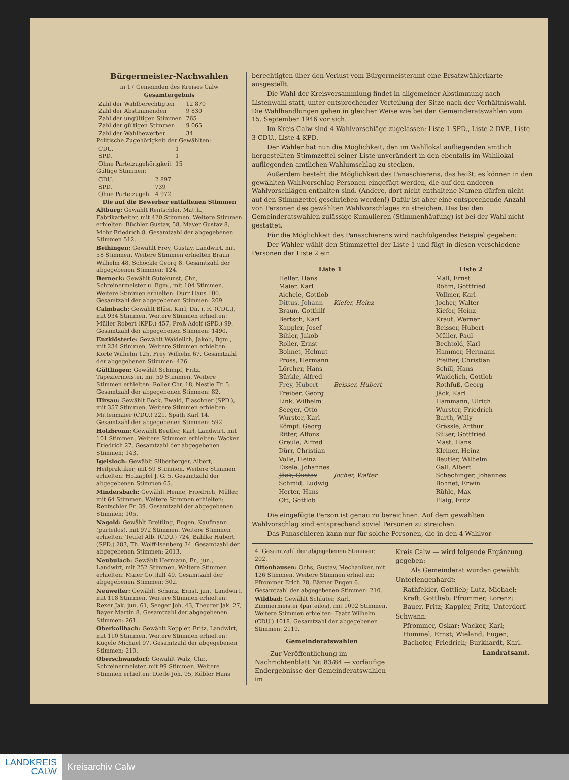Bürgermeister-Nachwahlen
in 17 Gemeinden des Kreises Calw
Gesamtergebnis
| Zahl der Wahlberechtigten | 12 870 |
| Zahl der Abstimmenden | 9 830 |
| Zahl der ungültigen Stimmen | 765 |
| Zahl der gültigen Stimmen | 9 065 |
| Zahl der Wahlbewerber | 34 |
Politische Zugehörigkeit der Gewählten:
| CDU. | 1 |
| SPD. | 1 |
| Ohne Parteizugehörigkeit | 15 |
Gültige Stimmen:
| CDU. | 2 897 |
| SPD. | 739 |
| Ohne Parteizugeh. | 4 972 |
Die auf die Bewerber entfallenen Stimmen
Altburg: Gewählt Rentschler, Matth., Fabrikarbeiter, mit 420 Stimmen. Weitere Stimmen erhielten: Büchler Gustav, 58, Mayer Gustav 8, Mohr Friedrich 8. Gesamtzahl der abgegebenen Stimmen 512.
Beihingen: Gewählt Frey, Gustav, Landwirt, mit 58 Stimmen. Weitere Stimmen erhielten Braun Wilhelm 48, Schöckle Georg 8. Gesamtzahl der abgegebenen Stimmen: 124.
Berneck: Gewählt Gutekunst, Chr., Schreinermeister u. Bgm., mit 104 Stimmen. Weitere Stimmen erhielten: Dürr Hans 100. Gesamtzahl der abgegebenen Stimmen: 209.
Calmbach: Gewählt Bläsi, Karl, Dir. i. R. (CDU.), mit 934 Stimmen. Weitere Stimmen erhielten: Müller Robert (KPD.) 457, Proß Adolf (SPD.) 99. Gesamtzahl der abgegebenen Stimmen: 1490.
Enzklösterle: Gewählt Waidelich, Jakob, Bgm., mit 234 Stimmen. Weitere Stimmen erhielten: Korte Wilhelm 125, Frey Wilhelm 67. Gesamtzahl der abgegebenen Stimmen: 426.
Gültlingen: Gewählt Schimpf, Fritz, Tapeziermeister, mit 59 Stimmen. Weitere Stimmen erhielten: Roller Chr. 18, Nestle Fr. 5. Gesamtzahl der abgegebenen Stimmen: 82.
Hirsau: Gewählt Bock, Ewald, Flaschner (SPD.), mit 357 Stimmen. Weitere Stimmen erhielten: Mittenmaier (CDU.) 221, Späth Karl 14. Gesamtzahl der abgegebenen Stimmen: 592.
Holzbronn: Gewählt Beutler, Karl, Landwirt, mit 101 Stimmen. Weitere Stimmen erhielten: Wacker Friedrich 27. Gesamtzahl der abgegebenen Stimmen: 143.
Igelsloch: Gewählt Silberberger, Albert, Heilpraktiker, mit 59 Stimmen. Weitere Stimmen erhielten: Holzapfel J. G. 5. Gesamtzahl der abgegebenen Stimmen 65.
Mindersbach: Gewählt Henne, Friedrich, Müller, mit 64 Stimmen. Weitere Stimmen erhielten: Rentschler Fr. 39. Gesamtzahl der abgegebenen Stimmen: 105.
Nagold: Gewählt Breitling, Eugen, Kaufmann (parteilos), mit 972 Stimmen. Weitere Stimmen erhielten: Teufel Alb. (CDU.) 724, Bahlke Hubert (SPD.) 283, Th. Wolff-Isenberg 34. Gesamtzahl der abgegebenen Stimmen: 2013.
Neubulach: Gewählt Hermann, Fr., jun., Landwirt, mit 252 Stimmen. Weitere Stimmen erhielten: Maier Gotthilf 49. Gesamtzahl der abgegebenen Stimmen: 302.
Neuweiler: Gewählt Schanz, Ernst, jun., Landwirt, mit 118 Stimmen. Weitere Stimmen erhielten: Rexer Jak. jun. 61, Seeger Joh. 43, Theurer Jak. 27, Bayer Martin 8. Gesamtzahl der abgegebenen Stimmen: 261.
Oberkollbach: Gewählt Keppler, Fritz, Landwirt, mit 110 Stimmen. Weitere Stimmen erhielten: Kugele Michael 97. Gesamtzahl der abgegebenen Stimmen: 210.
Oberschwandorf: Gewählt Walz, Chr., Schreinermeister, mit 99 Stimmen. Weitere Stimmen erhielten: Dietle Joh. 95, Kübler Hans
berechtigten über den Verlust vom Bürgermeisteramt eine Ersatzwählerkarte ausgestellt.
Die Wahl der Kreisversammlung findet in allgemeiner Abstimmung nach Listenwahl statt, unter entsprechender Verteilung der Sitze nach der Verhältniswahl. Die Wahlhandlungen gehen in gleicher Weise wie bei den Gemeinderatswahlen vom 15. September 1946 vor sich.
Im Kreis Calw sind 4 Wahlvorschläge zugelassen: Liste 1 SPD., Liste 2 DVP., Liste 3 CDU., Liste 4 KPD.
Der Wähler hat nun die Möglichkeit, den im Wahllokal aufliegenden amtlich hergestellten Stimmzettel seiner Liste unverändert in den ebenfalls im Wahllokal aufliegenden amtlichen Wahlumschlag zu stecken.
Außerdem besteht die Möglichkeit des Panaschierens, das heißt, es können in den gewählten Wahlvorschlag Personen eingefügt werden, die auf den anderen Wahlvorschlägen enthalten sind. (Andere, dort nicht enthaltene Namen dürfen nicht auf den Stimmzettel geschrieben werden!) Dafür ist aber eine entsprechende Anzahl von Personen des gewählten Wahlvorschlages zu streichen. Das bei den Gemeinderatswahlen zulässige Kumulieren (Stimmenhäufung) ist bei der Wahl nicht gestattet.
Für die Möglichkeit des Panaschierens wird nachfolgendes Beispiel gegeben:
Der Wähler wählt den Stimmzettel der Liste 1 und fügt in diesen verschiedene Personen der Liste 2 ein.
| Liste 1 | |
| --- | --- |
| Heller, Hans | |
| Maier, Karl | |
| Aichele, Gottlob | |
| Dittus, Johann | Kiefer, Heinz |
| Braun, Gotthilf | |
| Bertsch, Karl | |
| Kappler, Josef | |
| Bihler, Jakob | |
| Roller, Ernst | |
| Bohnet, Helmut | |
| Pross, Hermann | |
| Lörcher, Hans | |
| Bürkle, Alfred | |
| Frey, Hubert | Beisser, Hubert |
| Treiber, Georg | |
| Link, Wilhelm | |
| Seeger, Otto | |
| Wurster, Karl | |
| Kömpf, Georg | |
| Ritter, Alfons | |
| Greule, Alfred | |
| Dürr, Christian | |
| Volle, Heinz | |
| Eisele, Johannes | |
| Jäck, Gustav | Jocher, Walter |
| Schmid, Ludwig | |
| Herter, Hans | |
| Ott, Gottlob | |
| Liste 2 |
| --- |
| Mall, Ernst |
| Röhm, Gottfried |
| Vollmer, Karl |
| Jocher, Walter |
| Kiefer, Heinz |
| Kraut, Werner |
| Beisser, Hubert |
| Müller, Paul |
| Bechtold, Karl |
| Hammer, Hermann |
| Pfeiffer, Christian |
| Schill, Hans |
| Waidelich, Gottlob |
| Rothfuß, Georg |
| Jäck, Karl |
| Hammann, Ulrich |
| Wurster, Friedrich |
| Barth, Willy |
| Grässle, Arthur |
| Süßer, Gottfried |
| Mast, Hans |
| Kleiner, Heinz |
| Beutler, Wilhelm |
| Gall, Albert |
| Schechinger, Johannes |
| Bohnet, Erwin |
| Rühle, Max |
| Flaig, Fritz |
Die eingefügte Person ist genau zu bezeichnen. Auf dem gewählten Wahlvorschlag sind entsprechend soviel Personen zu streichen.
Das Panaschieren kann nur für solche Personen, die in den 4 Wahlvor-
4. Gesamtzahl der abgegebenen Stimmen: 202.
Ottenhausen: Ochs, Gustav, Mechaniker, mit 126 Stimmen. Weitere Stimmen erhielten: Pfrommer Erich 78, Bäzner Eugen 6. Gesamtzahl der abgegebenen Stimmen: 210.
Wildbad: Gewählt Schlüter, Karl, Zimmermeister (parteilos), mit 1092 Stimmen. Weitere Stimmen erhielten: Faatz Wilhelm (CDU.) 1018. Gesamtzahl der abgegebenen Stimmen: 2119.
Gemeinderatswahlen
Zur Veröffentlichung im Nachrichtenblatt Nr. 83/84 — vorläufige Endergebnisse der Gemeinderatswahlen im
Kreis Calw — wird folgende Ergänzung gegeben:
Als Gemeinderat wurden gewählt:
Unterlengenhardt:
Rathfelder, Gottlieb; Lutz, Michael; Kraft, Gottlieb; Pfrommer, Lorenz; Bauer, Fritz; Kappler, Fritz, Unterdorf.
Schwann:
Pfrommer, Oskar; Wacker, Karl; Hummel, Ernst; Wieland, Eugen; Bachofer, Friedrich; Burkhardt, Karl.
Landratsamt.
LANDKREIS
CALW
Kreisarchiv Calw